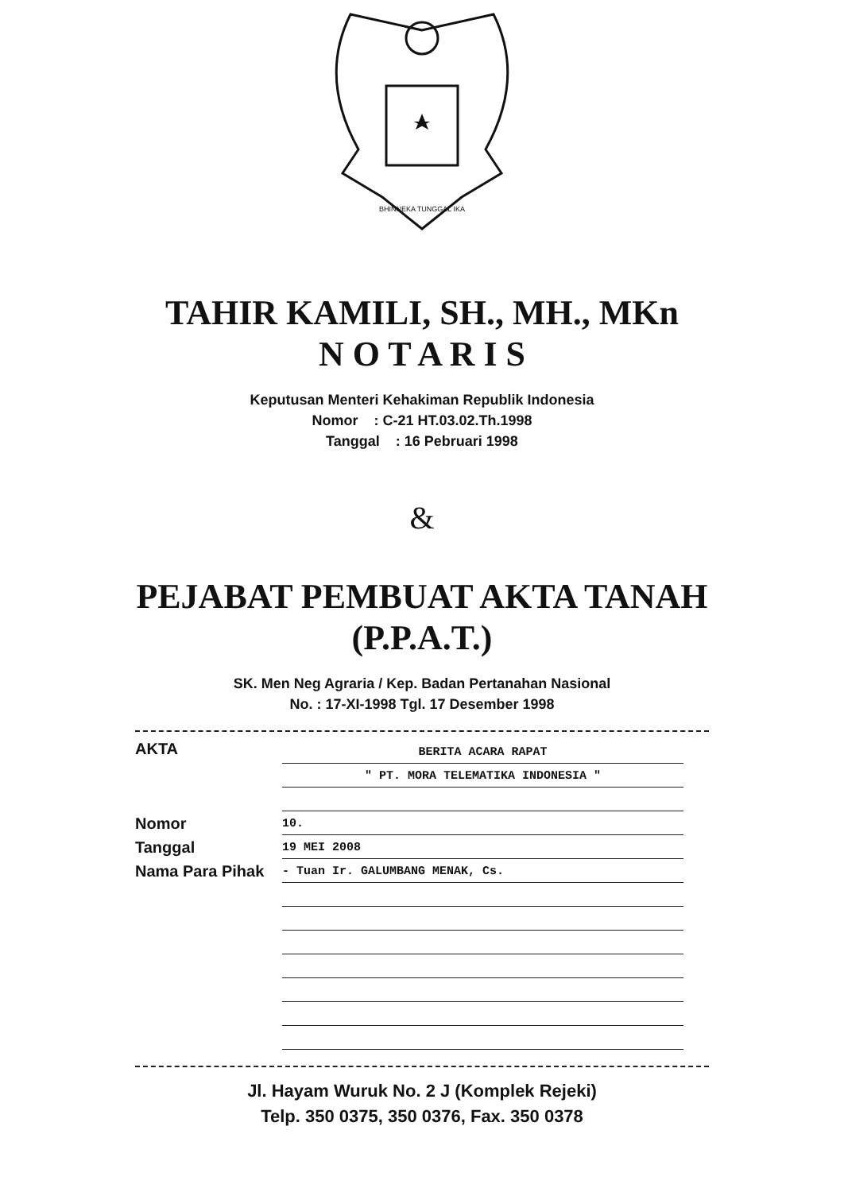BHINNEKA TUNGGAL IKA
TAHIR KAMILI, SH., MH., MKn
N O T A R I S
Keputusan Menteri Kehakiman Republik Indonesia
Nomor : C-21 HT.03.02.Th.1998
Tanggal : 16 Pebruari 1998
&
PEJABAT PEMBUAT AKTA TANAH
(P.P.A.T.)
SK. Men Neg Agraria / Kep. Badan Pertanahan Nasional
No. : 17-XI-1998 Tgl. 17 Desember 1998
AKTA
BERITA ACARA RAPAT
" PT. MORA TELEMATIKA INDONESIA "
Nomor
Tanggal
Nama Para Pihak
10.
19 MEI 2008
- Tuan Ir. GALUMBANG MENAK, Cs.
Jl. Hayam Wuruk No. 2 J (Komplek Rejeki)
Telp. 350 0375, 350 0376, Fax. 350 0378